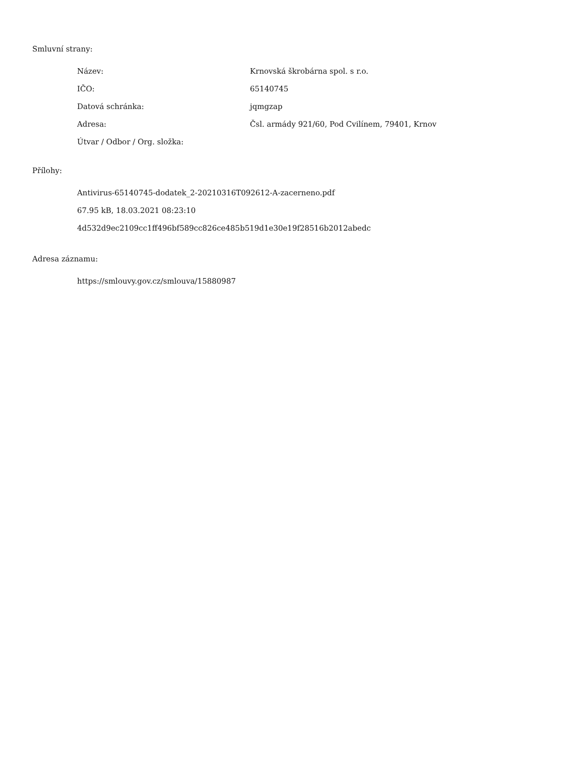Smluvní strany:
| Název: | Krnovská škrobárna spol. s r.o. |
| IČO: | 65140745 |
| Datová schránka: | jqmgzap |
| Adresa: | Čsl. armády 921/60, Pod Cvilínem, 79401, Krnov |
| Útvar / Odbor / Org. složka: | |
Přílohy:
Antivirus-65140745-dodatek_2-20210316T092612-A-zacerneno.pdf
67.95 kB, 18.03.2021 08:23:10
4d532d9ec2109cc1ff496bf589cc826ce485b519d1e30e19f28516b2012abedc
Adresa záznamu:
https://smlouvy.gov.cz/smlouva/15880987